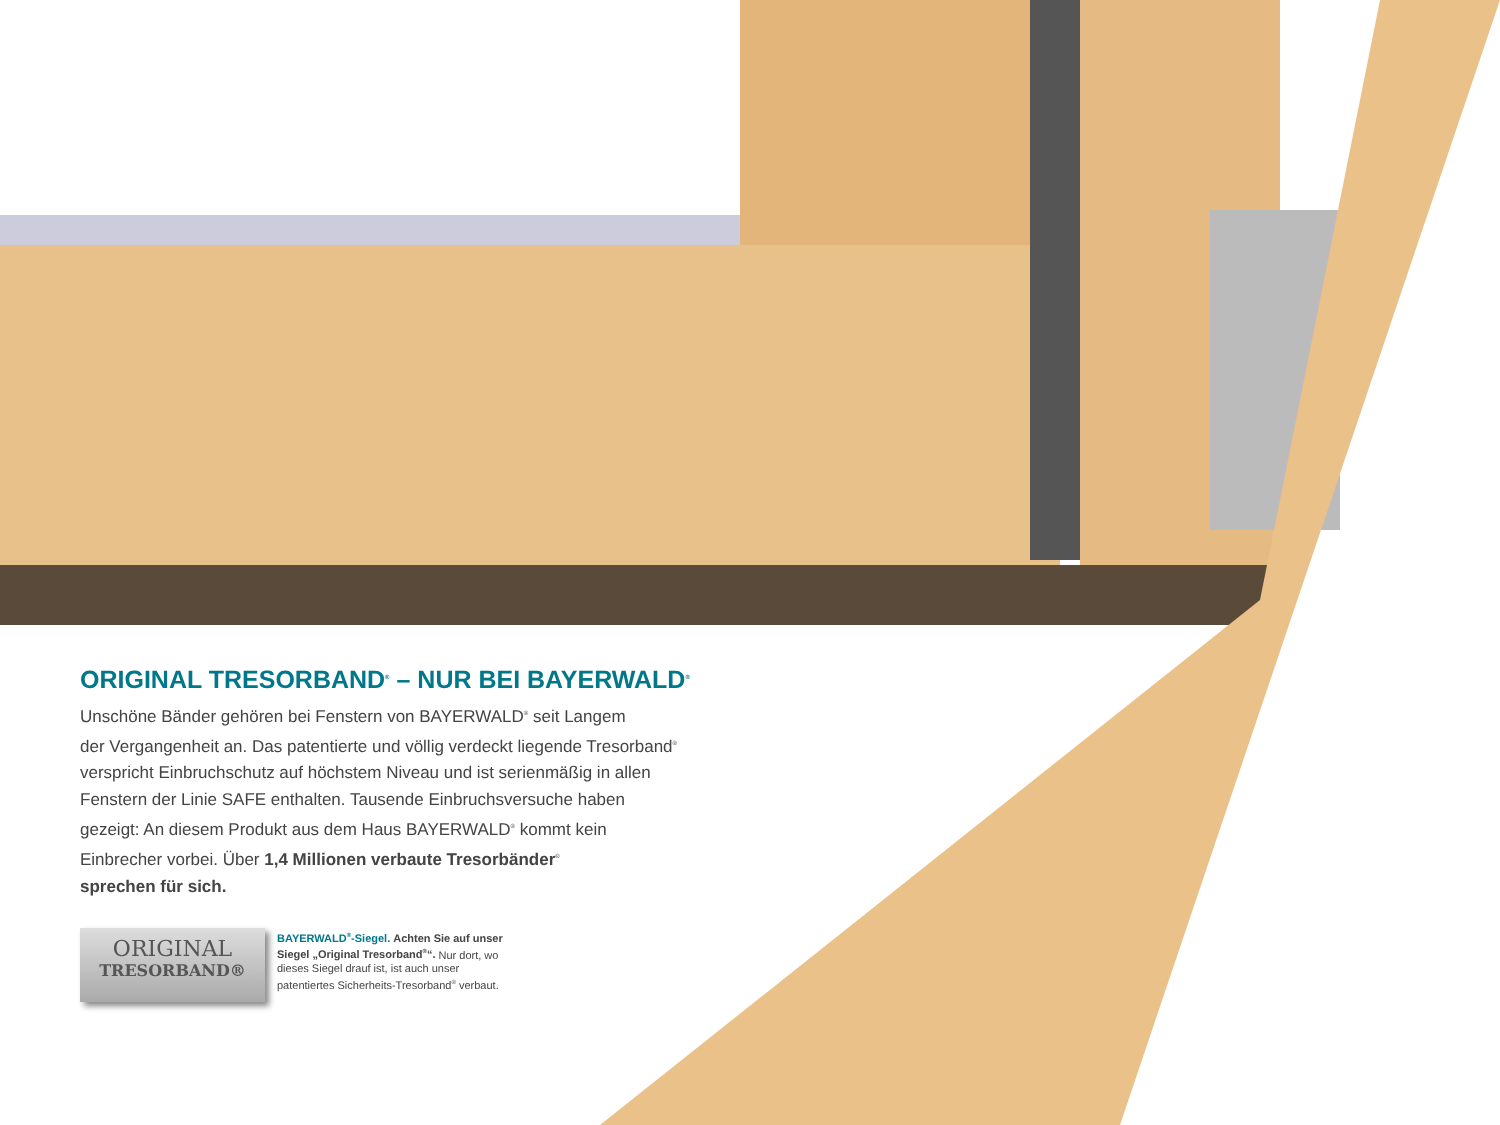ORIGINAL TRESORBAND<sup>®</sup> – NUR BEI BAYERWALD<sup>®</sup>
Unschöne Bänder gehören bei Fenstern von BAYERWALD<sup>®</sup> seit Langem
der Vergangenheit an. Das patentierte und völlig verdeckt liegende Tresorband<sup>®</sup>
verspricht Einbruchschutz auf höchstem Niveau und ist serienmäßig in allen
Fenstern der Linie SAFE enthalten. Tausende Einbruchsversuche haben
gezeigt: An diesem Produkt aus dem Haus BAYERWALD<sup>®</sup> kommt kein
Einbrecher vorbei. Über 1,4 Millionen verbaute Tresorbänder<sup>®</sup>
sprechen für sich.
ORIGINAL
TRESORBAND®
BAYERWALD<sup>®</sup>-Siegel. Achten Sie auf unser Siegel „Original Tresorband<sup>®</sup>“. Nur dort, wo dieses Siegel drauf ist, ist auch unser patentiertes Sicherheits-Tresorband<sup>®</sup> verbaut.